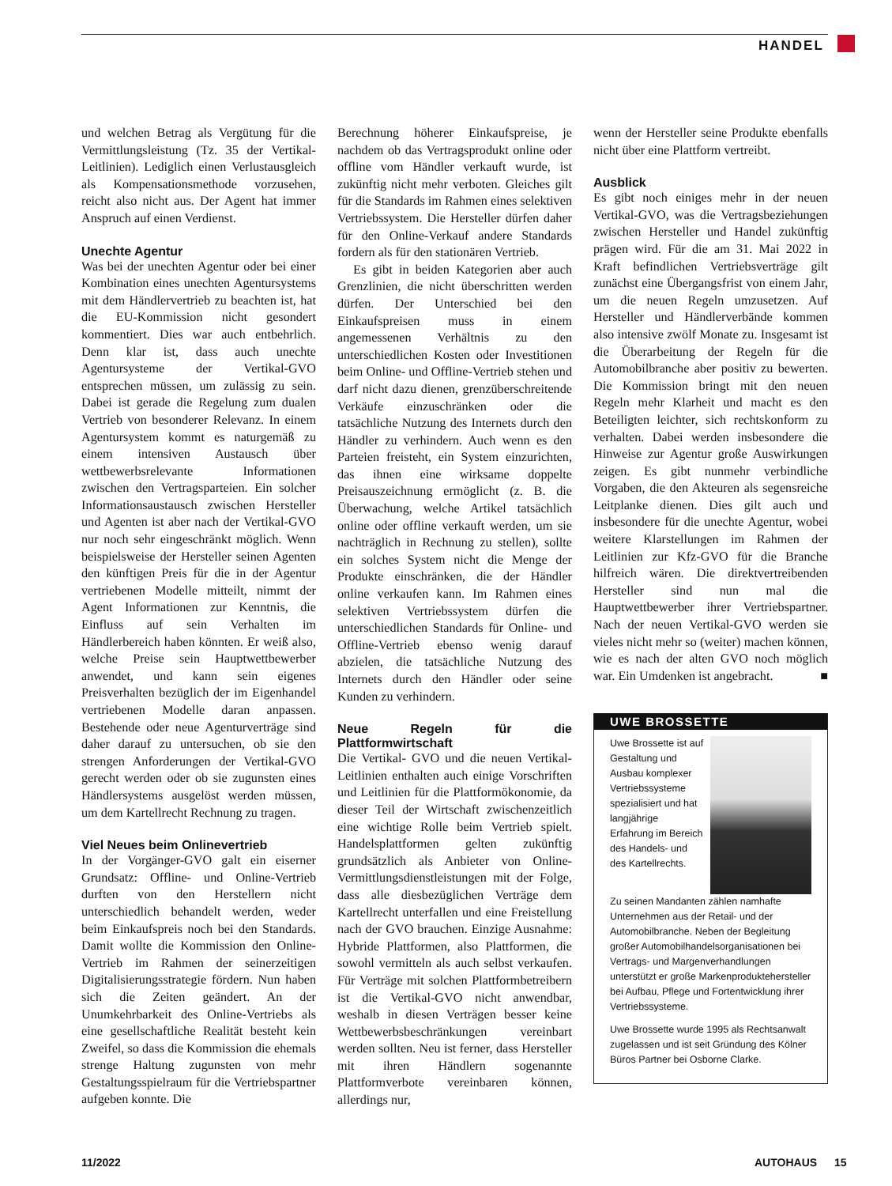HANDEL
und welchen Betrag als Vergütung für die Vermittlungsleistung (Tz. 35 der Vertikal-Leitlinien). Lediglich einen Verlustausgleich als Kompensationsmethode vorzusehen, reicht also nicht aus. Der Agent hat immer Anspruch auf einen Verdienst.
Unechte Agentur
Was bei der unechten Agentur oder bei einer Kombination eines unechten Agentursystems mit dem Händlervertrieb zu beachten ist, hat die EU-Kommission nicht gesondert kommentiert. Dies war auch entbehrlich. Denn klar ist, dass auch unechte Agentursysteme der Vertikal-GVO entsprechen müssen, um zulässig zu sein. Dabei ist gerade die Regelung zum dualen Vertrieb von besonderer Relevanz. In einem Agentursystem kommt es naturgemäß zu einem intensiven Austausch über wettbewerbsrelevante Informationen zwischen den Vertragsparteien. Ein solcher Informationsaustausch zwischen Hersteller und Agenten ist aber nach der Vertikal-GVO nur noch sehr eingeschränkt möglich. Wenn beispielsweise der Hersteller seinen Agenten den künftigen Preis für die in der Agentur vertriebenen Modelle mitteilt, nimmt der Agent Informationen zur Kenntnis, die Einfluss auf sein Verhalten im Händlerbereich haben könnten. Er weiß also, welche Preise sein Hauptwettbewerber anwendet, und kann sein eigenes Preisverhalten bezüglich der im Eigenhandel vertriebenen Modelle daran anpassen. Bestehende oder neue Agenturverträge sind daher darauf zu untersuchen, ob sie den strengen Anforderungen der Vertikal-GVO gerecht werden oder ob sie zugunsten eines Händlersystems ausgelöst werden müssen, um dem Kartellrecht Rechnung zu tragen.
Viel Neues beim Onlinevertrieb
In der Vorgänger-GVO galt ein eiserner Grundsatz: Offline- und Online-Vertrieb durften von den Herstellern nicht unterschiedlich behandelt werden, weder beim Einkaufspreis noch bei den Standards. Damit wollte die Kommission den Online-Vertrieb im Rahmen der seinerzeitigen Digitalisierungsstrategie fördern. Nun haben sich die Zeiten geändert. An der Unumkehrbarkeit des Online-Vertriebs als eine gesellschaftliche Realität besteht kein Zweifel, so dass die Kommission die ehemals strenge Haltung zugunsten von mehr Gestaltungsspielraum für die Vertriebspartner aufgeben konnte. Die
Berechnung höherer Einkaufspreise, je nachdem ob das Vertragsprodukt online oder offline vom Händler verkauft wurde, ist zukünftig nicht mehr verboten. Gleiches gilt für die Standards im Rahmen eines selektiven Vertriebssystem. Die Hersteller dürfen daher für den Online-Verkauf andere Standards fordern als für den stationären Vertrieb.
Es gibt in beiden Kategorien aber auch Grenzlinien, die nicht überschritten werden dürfen. Der Unterschied bei den Einkaufspreisen muss in einem angemessenen Verhältnis zu den unterschiedlichen Kosten oder Investitionen beim Online- und Offline-Vertrieb stehen und darf nicht dazu dienen, grenzüberschreitende Verkäufe einzuschränken oder die tatsächliche Nutzung des Internets durch den Händler zu verhindern. Auch wenn es den Parteien freisteht, ein System einzurichten, das ihnen eine wirksame doppelte Preisauszeichnung ermöglicht (z. B. die Überwachung, welche Artikel tatsächlich online oder offline verkauft werden, um sie nachträglich in Rechnung zu stellen), sollte ein solches System nicht die Menge der Produkte einschränken, die der Händler online verkaufen kann. Im Rahmen eines selektiven Vertriebssystem dürfen die unterschiedlichen Standards für Online- und Offline-Vertrieb ebenso wenig darauf abzielen, die tatsächliche Nutzung des Internets durch den Händler oder seine Kunden zu verhindern.
Neue Regeln für die Plattformwirtschaft
Die Vertikal- GVO und die neuen Vertikal-Leitlinien enthalten auch einige Vorschriften und Leitlinien für die Plattformökonomie, da dieser Teil der Wirtschaft zwischenzeitlich eine wichtige Rolle beim Vertrieb spielt. Handelsplattformen gelten zukünftig grundsätzlich als Anbieter von Online-Vermittlungsdienstleistungen mit der Folge, dass alle diesbezüglichen Verträge dem Kartellrecht unterfallen und eine Freistellung nach der GVO brauchen. Einzige Ausnahme: Hybride Plattformen, also Plattformen, die sowohl vermitteln als auch selbst verkaufen. Für Verträge mit solchen Plattformbetreibern ist die Vertikal-GVO nicht anwendbar, weshalb in diesen Verträgen besser keine Wettbewerbsbeschränkungen vereinbart werden sollten. Neu ist ferner, dass Hersteller mit ihren Händlern sogenannte Plattformverbote vereinbaren können, allerdings nur,
wenn der Hersteller seine Produkte ebenfalls nicht über eine Plattform vertreibt.
Ausblick
Es gibt noch einiges mehr in der neuen Vertikal-GVO, was die Vertragsbeziehungen zwischen Hersteller und Handel zukünftig prägen wird. Für die am 31. Mai 2022 in Kraft befindlichen Vertriebsverträge gilt zunächst eine Übergangsfrist von einem Jahr, um die neuen Regeln umzusetzen. Auf Hersteller und Händlerverbände kommen also intensive zwölf Monate zu. Insgesamt ist die Überarbeitung der Regeln für die Automobilbranche aber positiv zu bewerten. Die Kommission bringt mit den neuen Regeln mehr Klarheit und macht es den Beteiligten leichter, sich rechtskonform zu verhalten. Dabei werden insbesondere die Hinweise zur Agentur große Auswirkungen zeigen. Es gibt nunmehr verbindliche Vorgaben, die den Akteuren als segensreiche Leitplanke dienen. Dies gilt auch und insbesondere für die unechte Agentur, wobei weitere Klarstellungen im Rahmen der Leitlinien zur Kfz-GVO für die Branche hilfreich wären. Die direktvertreibenden Hersteller sind nun mal die Hauptwettbewerber ihrer Vertriebspartner. Nach der neuen Vertikal-GVO werden sie vieles nicht mehr so (weiter) machen können, wie es nach der alten GVO noch möglich war. Ein Umdenken ist angebracht. ■
UWE BROSSETTE
Uwe Brossette ist auf Gestaltung und Ausbau komplexer Vertriebssysteme spezialisiert und hat langjährige Erfahrung im Bereich des Handels- und des Kartellrechts.
Zu seinen Mandanten zählen namhafte Unternehmen aus der Retail- und der Automobilbranche. Neben der Begleitung großer Automobilhandelsorganisationen bei Vertrags- und Margenverhandlungen unterstützt er große Markenprodukteher­steller bei Aufbau, Pflege und Fortentwicklung ihrer Vertriebssysteme.
Uwe Brossette wurde 1995 als Rechtsanwalt zugelassen und ist seit Gründung des Kölner Büros Partner bei Osborne Clarke.
11/2022 AUTOHAUS 15